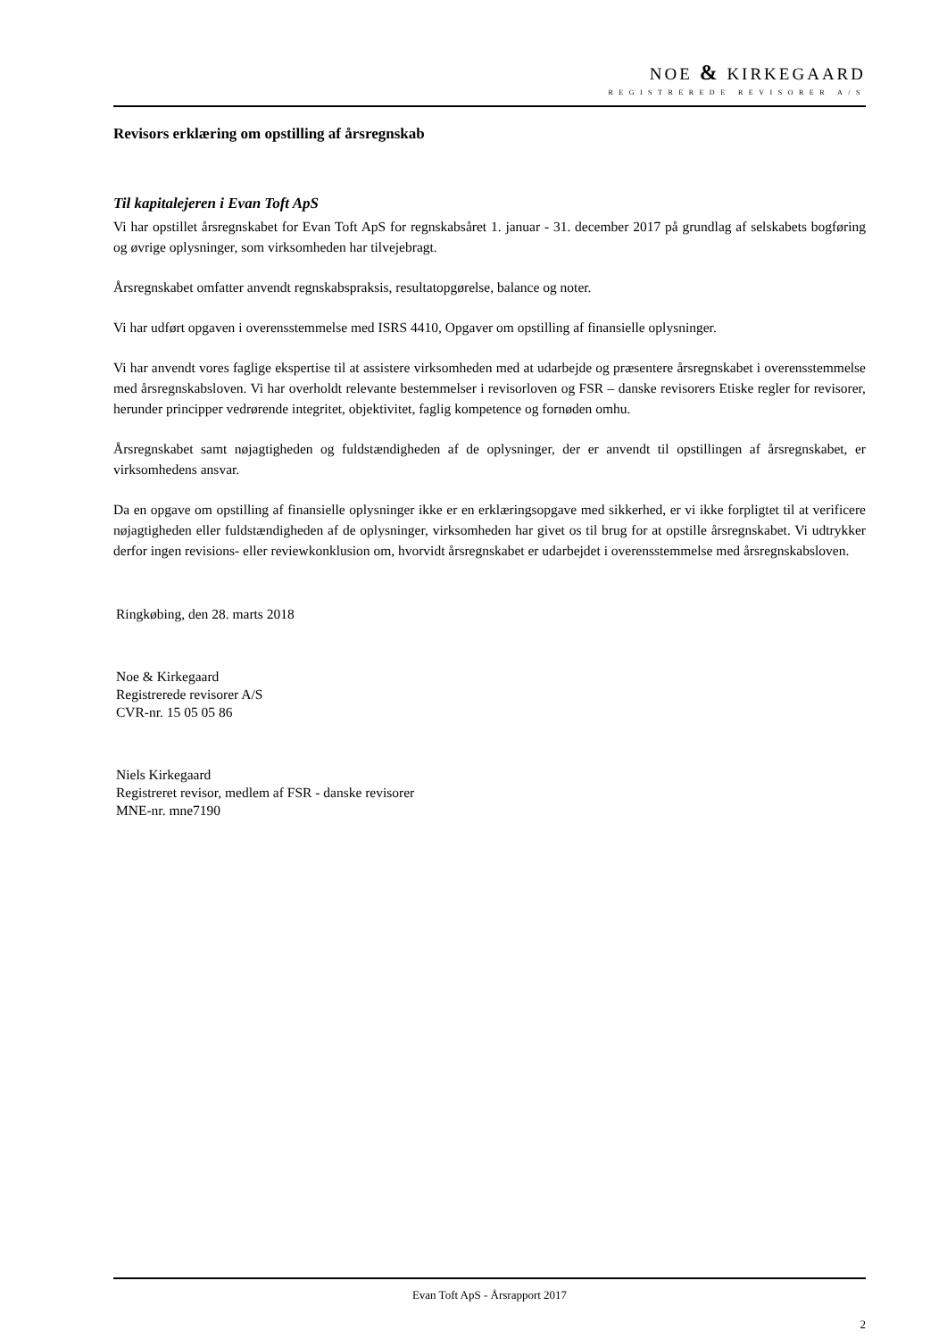NOE & KIRKEGAARD
REGISTREREDE REVISORER A/S
Revisors erklæring om opstilling af årsregnskab
Til kapitalejeren i Evan Toft ApS
Vi har opstillet årsregnskabet for Evan Toft ApS for regnskabsåret 1. januar - 31. december 2017 på grundlag af selskabets bogføring og øvrige oplysninger, som virksomheden har tilvejebragt.
Årsregnskabet omfatter anvendt regnskabspraksis, resultatopgørelse, balance og noter.
Vi har udført opgaven i overensstemmelse med ISRS 4410, Opgaver om opstilling af finansielle oplysninger.
Vi har anvendt vores faglige ekspertise til at assistere virksomheden med at udarbejde og præsentere årsregnskabet i overensstemmelse med årsregnskabsloven. Vi har overholdt relevante bestemmelser i revisorloven og FSR – danske revisorers Etiske regler for revisorer, herunder principper vedrørende integritet, objektivitet, faglig kompetence og fornøden omhu.
Årsregnskabet samt nøjagtigheden og fuldstændigheden af de oplysninger, der er anvendt til opstillingen af årsregnskabet, er virksomhedens ansvar.
Da en opgave om opstilling af finansielle oplysninger ikke er en erklæringsopgave med sikkerhed, er vi ikke forpligtet til at verificere nøjagtigheden eller fuldstændigheden af de oplysninger, virksomheden har givet os til brug for at opstille årsregnskabet. Vi udtrykker derfor ingen revisions- eller reviewkonklusion om, hvorvidt årsregnskabet er udarbejdet i overensstemmelse med årsregnskabsloven.
Ringkøbing, den 28. marts 2018
Noe & Kirkegaard
Registrerede revisorer A/S
CVR-nr. 15 05 05 86
Niels Kirkegaard
Registreret revisor, medlem af FSR - danske revisorer
MNE-nr. mne7190
Evan Toft ApS - Årsrapport 2017
2